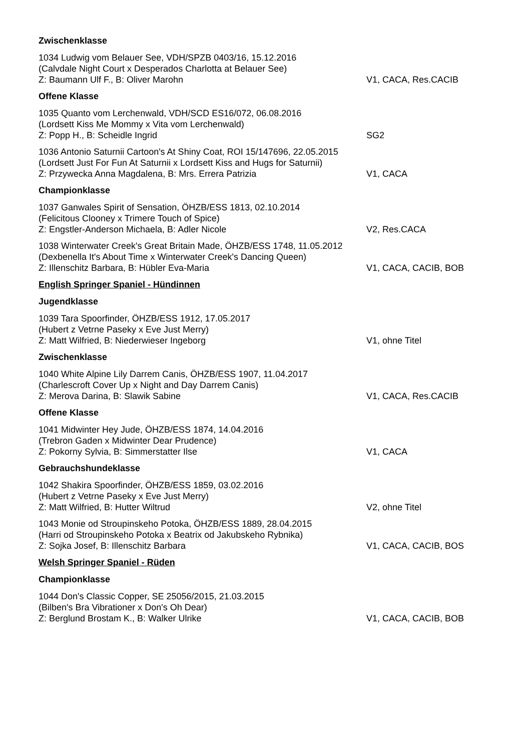Zwischenklasse
1034 Ludwig vom Belauer See, VDH/SPZB 0403/16, 15.12.2016
(Calvdale Night Court x Desperados Charlotta at Belauer See)
Z: Baumann Ulf F., B: Oliver Marohn V1, CACA, Res.CACIB
Offene Klasse
1035 Quanto vom Lerchenwald, VDH/SCD ES16/072, 06.08.2016
(Lordsett Kiss Me Mommy x Vita vom Lerchenwald)
Z: Popp H., B: Scheidle Ingrid SG2
1036 Antonio Saturnii Cartoon's At Shiny Coat, ROI 15/147696, 22.05.2015
(Lordsett Just For Fun At Saturnii x Lordsett Kiss and Hugs for Saturnii)
Z: Przywecka Anna Magdalena, B: Mrs. Errera Patrizia V1, CACA
Championklasse
1037 Ganwales Spirit of Sensation, ÖHZB/ESS 1813, 02.10.2014
(Felicitous Clooney x Trimere Touch of Spice)
Z: Engstler-Anderson Michaela, B: Adler Nicole V2, Res.CACA
1038 Winterwater Creek's Great Britain Made, ÖHZB/ESS 1748, 11.05.2012
(Dexbenella It's About Time x Winterwater Creek's Dancing Queen)
Z: Illenschitz Barbara, B: Hübler Eva-Maria V1, CACA, CACIB, BOB
English Springer Spaniel - Hündinnen
Jugendklasse
1039 Tara Spoorfinder, ÖHZB/ESS 1912, 17.05.2017
(Hubert z Vetrne Paseky x Eve Just Merry)
Z: Matt Wilfried, B: Niederwieser Ingeborg V1, ohne Titel
Zwischenklasse
1040 White Alpine Lily Darrem Canis, ÖHZB/ESS 1907, 11.04.2017
(Charlescroft Cover Up x Night and Day Darrem Canis)
Z: Merova Darina, B: Slawik Sabine V1, CACA, Res.CACIB
Offene Klasse
1041 Midwinter Hey Jude, ÖHZB/ESS 1874, 14.04.2016
(Trebron Gaden x Midwinter Dear Prudence)
Z: Pokorny Sylvia, B: Simmerstatter Ilse V1, CACA
Gebrauchshundeklasse
1042 Shakira Spoorfinder, ÖHZB/ESS 1859, 03.02.2016
(Hubert z Vetrne Paseky x Eve Just Merry)
Z: Matt Wilfried, B: Hutter Wiltrud V2, ohne Titel
1043 Monie od Stroupinskeho Potoka, ÖHZB/ESS 1889, 28.04.2015
(Harri od Stroupinskeho Potoka x Beatrix od Jakubskeho Rybnika)
Z: Sojka Josef, B: Illenschitz Barbara V1, CACA, CACIB, BOS
Welsh Springer Spaniel - Rüden
Championklasse
1044 Don's Classic Copper, SE 25056/2015, 21.03.2015
(Bilben's Bra Vibrationer x Don's Oh Dear)
Z: Berglund Brostam K., B: Walker Ulrike V1, CACA, CACIB, BOB